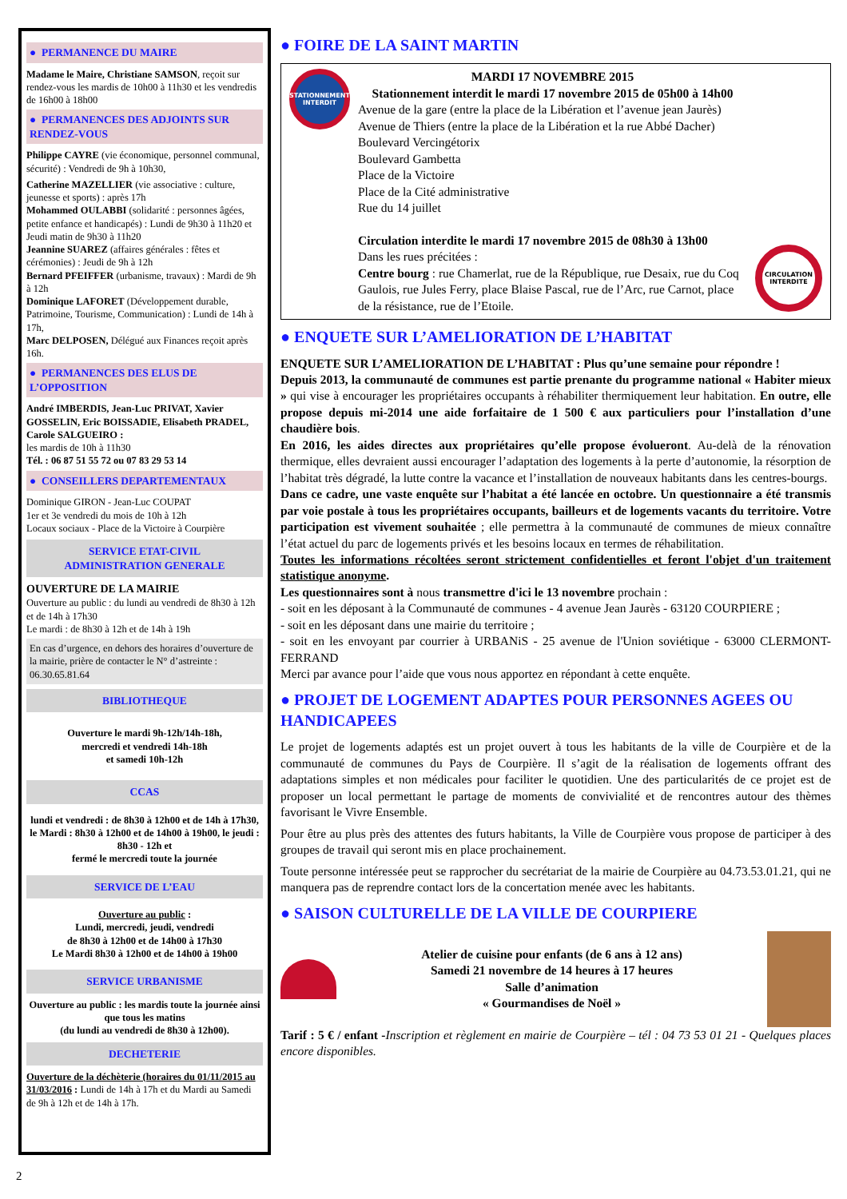● PERMANENCE DU MAIRE
Madame le Maire, Christiane SAMSON, reçoit sur rendez-vous les mardis de 10h00 à 11h30 et les vendredis de 16h00 à 18h00
● PERMANENCES DES ADJOINTS SUR RENDEZ-VOUS
Philippe CAYRE (vie économique, personnel communal, sécurité) : Vendredi de 9h à 10h30,
Catherine MAZELLIER (vie associative : culture, jeunesse et sports) : après 17h
Mohammed OULABBI (solidarité : personnes âgées, petite enfance et handicapés) : Lundi de 9h30 à 11h20 et Jeudi matin de 9h30 à 11h20
Jeannine SUAREZ (affaires générales : fêtes et cérémonies) : Jeudi de 9h à 12h
Bernard PFEIFFER (urbanisme, travaux) : Mardi de 9h à 12h
Dominique LAFORET (Développement durable, Patrimoine, Tourisme, Communication) : Lundi de 14h à 17h,
Marc DELPOSEN, Délégué aux Finances reçoit après 16h.
● PERMANENCES DES ELUS DE L’OPPOSITION
André IMBERDIS, Jean-Luc PRIVAT, Xavier GOSSELIN, Eric BOISSADIE, Elisabeth PRADEL, Carole SALGUEIRO :
les mardis de 10h à 11h30
Tél. : 06 87 51 55 72 ou 07 83 29 53 14
● CONSEILLERS DEPARTEMENTAUX
Dominique GIRON - Jean-Luc COUPAT
1er et 3e vendredi du mois de 10h à 12h
Locaux sociaux - Place de la Victoire à Courpière
SERVICE ETAT-CIVIL
ADMINISTRATION GENERALE
OUVERTURE DE LA MAIRIE
Ouverture au public : du lundi au vendredi de 8h30 à 12h et de 14h à 17h30
Le mardi : de 8h30 à 12h et de 14h à 19h
En cas d’urgence, en dehors des horaires d’ouverture de la mairie, prière de contacter le N° d’astreinte : 06.30.65.81.64
BIBLIOTHEQUE
Ouverture le mardi 9h-12h/14h-18h,
mercredi et vendredi 14h-18h
et samedi 10h-12h
CCAS
lundi et vendredi : de 8h30 à 12h00 et de 14h à 17h30, le Mardi : 8h30 à 12h00 et de 14h00 à 19h00, le jeudi : 8h30 - 12h et
fermé le mercredi toute la journée
SERVICE DE L’EAU
Ouverture au public :
Lundi, mercredi, jeudi, vendredi
de 8h30 à 12h00 et de 14h00 à 17h30
Le Mardi 8h30 à 12h00 et de 14h00 à 19h00
SERVICE URBANISME
Ouverture au public : les mardis toute la journée ainsi que tous les matins
(du lundi au vendredi de 8h30 à 12h00).
DECHETERIE
Ouverture de la déchèterie (horaires du 01/11/2015 au 31/03/2016 : Lundi de 14h à 17h et du Mardi au Samedi de 9h à 12h et de 14h à 17h.
● FOIRE DE LA SAINT MARTIN
STATIONNEMENT INTERDIT
MARDI 17 NOVEMBRE 2015
Stationnement interdit le mardi 17 novembre 2015 de 05h00 à 14h00
Avenue de la gare (entre la place de la Libération et l’avenue jean Jaurès)
Avenue de Thiers (entre la place de la Libération et la rue Abbé Dacher)
Boulevard Vercingétorix
Boulevard Gambetta
Place de la Victoire
Place de la Cité administrative
Rue du 14 juillet
Circulation interdite le mardi 17 novembre 2015 de 08h30 à 13h00
Dans les rues précitées :
Centre bourg : rue Chamerlat, rue de la République, rue Desaix, rue du Coq Gaulois, rue Jules Ferry, place Blaise Pascal, rue de l’Arc, rue Carnot, place de la résistance, rue de l’Etoile.
CIRCULATION INTERDITE
● ENQUETE SUR L’AMELIORATION DE L’HABITAT
ENQUETE SUR L’AMELIORATION DE L’HABITAT : Plus qu’une semaine pour répondre !
Depuis 2013, la communauté de communes est partie prenante du programme national « Habiter mieux » qui vise à encourager les propriétaires occupants à réhabiliter thermiquement leur habitation. En outre, elle propose depuis mi-2014 une aide forfaitaire de 1 500 € aux particuliers pour l’installation d’une chaudière bois.
En 2016, les aides directes aux propriétaires qu’elle propose évolueront. Au-delà de la rénovation thermique, elles devraient aussi encourager l’adaptation des logements à la perte d’autonomie, la résorption de l’habitat très dégradé, la lutte contre la vacance et l’installation de nouveaux habitants dans les centres-bourgs.
Dans ce cadre, une vaste enquête sur l’habitat a été lancée en octobre. Un questionnaire a été transmis par voie postale à tous les propriétaires occupants, bailleurs et de logements vacants du territoire. Votre participation est vivement souhaitée ; elle permettra à la communauté de communes de mieux connaître l’état actuel du parc de logements privés et les besoins locaux en termes de réhabilitation.
Toutes les informations récoltées seront strictement confidentielles et feront l'objet d'un traitement statistique anonyme.
Les questionnaires sont à nous transmettre d'ici le 13 novembre prochain :
- soit en les déposant à la Communauté de communes - 4 avenue Jean Jaurès - 63120 COURPIERE ;
- soit en les déposant dans une mairie du territoire ;
- soit en les envoyant par courrier à URBANiS - 25 avenue de l'Union soviétique - 63000 CLERMONT-FERRAND
Merci par avance pour l’aide que vous nous apportez en répondant à cette enquête.
● PROJET DE LOGEMENT ADAPTES POUR PERSONNES AGEES OU HANDICAPEES
Le projet de logements adaptés est un projet ouvert à tous les habitants de la ville de Courpière et de la communauté de communes du Pays de Courpière. Il s’agit de la réalisation de logements offrant des adaptations simples et non médicales pour faciliter le quotidien. Une des particularités de ce projet est de proposer un local permettant le partage de moments de convivialité et de rencontres autour des thèmes favorisant le Vivre Ensemble.
Pour être au plus près des attentes des futurs habitants, la Ville de Courpière vous propose de participer à des groupes de travail qui seront mis en place prochainement.
Toute personne intéressée peut se rapprocher du secrétariat de la mairie de Courpière au 04.73.53.01.21, qui ne manquera pas de reprendre contact lors de la concertation menée avec les habitants.
● SAISON CULTURELLE DE LA VILLE DE COURPIERE
Atelier de cuisine pour enfants (de 6 ans à 12 ans)
Samedi 21 novembre de 14 heures à 17 heures
Salle d’animation
« Gourmandises de Noël »
Tarif : 5 € / enfant -Inscription et règlement en mairie de Courpière – tél : 04 73 53 01 21 - Quelques places encore disponibles.
2